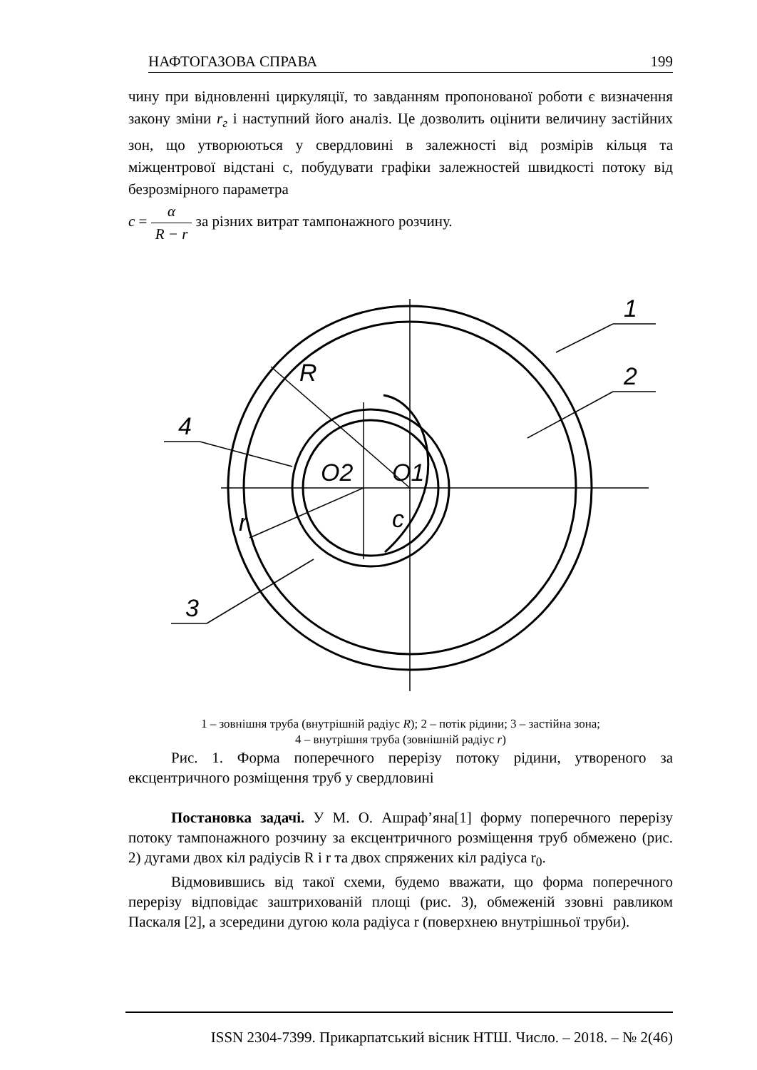НАФТОГАЗОВА СПРАВА 199
чину при відновленні циркуляції, то завданням пропонованої роботи є визначення закону зміни r<sub>г</sub> і наступний його аналіз. Це дозволить оцінити величину застійних зон, що утворюються у свердловині в залежності від розмірів кільця та міжцентрової відстані с, побудувати графіки залежностей швидкості потоку від безрозмірного параметра
c = α R − r за різних витрат тампонажного розчину.
1
2
3
4
R
r
c
O2
O1
1 – зовнішня труба (внутрішній радіус R); 2 – потік рідини; 3 – застійна зона;
4 – внутрішня труба (зовнішній радіус r)
Рис. 1. Форма поперечного перерізу потоку рідини, утвореного за ексцентричного розміщення труб у свердловині
Постановка задачі. У М. О. Ашраф’яна[1] форму поперечного перерізу потоку тампонажного розчину за ексцентричного розміщення труб обмежено (рис. 2) дугами двох кіл радіусів R і r та двох спряжених кіл радіуса r<sub>0</sub>.
Відмовившись від такої схеми, будемо вважати, що форма поперечного перерізу відповідає заштрихованій площі (рис. 3), обмеженій ззовні равликом Паскаля [2], а зсередини дугою кола радіуса r (поверхнею внутрішньої труби).
ISSN 2304-7399. Прикарпатський вісник НТШ. Число. – 2018. – № 2(46)